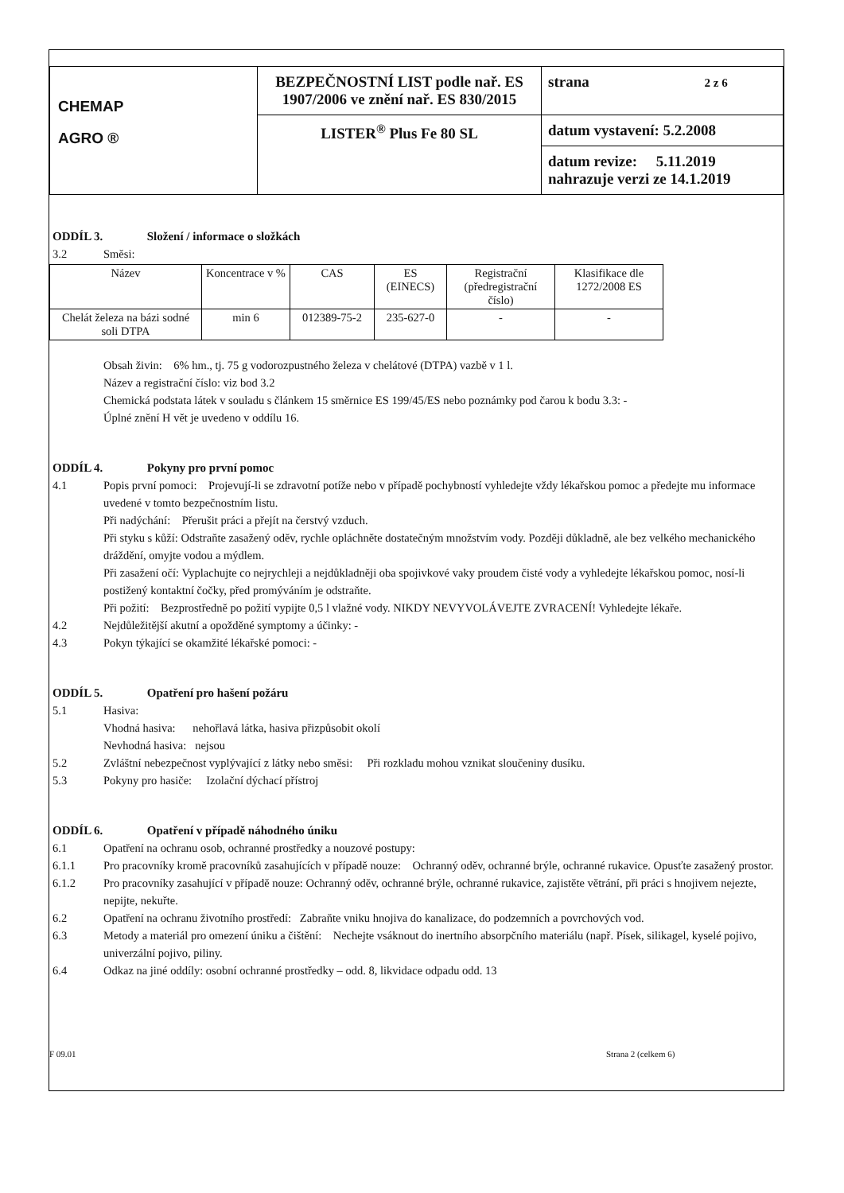| CHEMAP AGRO ® | BEZPEČNOSTNÍ LIST podle nař. ES 1907/2006 ve znění nař. ES 830/2015 | strana 2 z 6 |
| | LISTER<sup>®</sup> Plus Fe 80 SL | datum vystavení: 5.2.2008 |
| | | datum revize: 5.11.2019 nahrazuje verzi ze 14.1.2019 |
ODDÍL 3. Složení / informace o složkách
3.2 Směsi:
| Název | Koncentrace v % | CAS | ES (EINECS) | Registrační (předregistrační číslo) | Klasifikace dle 1272/2008 ES |
| --- | --- | --- | --- | --- | --- |
| Chelát železa na bázi sodné soli DTPA | min 6 | 012389-75-2 | 235-627-0 | - | - |
Obsah živin: 6% hm., tj. 75 g vodorozpustného železa v chelátové (DTPA) vazbě v 1 l.
Název a registrační číslo: viz bod 3.2
Chemická podstata látek v souladu s článkem 15 směrnice ES 199/45/ES nebo poznámky pod čarou k bodu 3.3: -
Úplné znění H vět je uvedeno v oddílu 16.
ODDÍL 4. Pokyny pro první pomoc
4.1 Popis první pomoci: Projevují-li se zdravotní potíže nebo v případě pochybností vyhledejte vždy lékařskou pomoc a předejte mu informace uvedené v tomto bezpečnostním listu.
Při nadýchání: Přerušit práci a přejít na čerstvý vzduch.
Při styku s kůží: Odstraňte zasažený oděv, rychle opláchněte dostatečným množstvím vody. Později důkladně, ale bez velkého mechanického dráždění, omyjte vodou a mýdlem.
Při zasažení očí: Vyplachujte co nejrychleji a nejdůkladněji oba spojivkové vaky proudem čisté vody a vyhledejte lékařskou pomoc, nosí-li postižený kontaktní čočky, před promýváním je odstraňte.
Při požití: Bezprostředně po požití vypijte 0,5 l vlažné vody. NIKDY NEVYVOLÁVEJTE ZVRACENÍ! Vyhledejte lékaře.
4.2 Nejdůležitější akutní a opožděné symptomy a účinky: -
4.3 Pokyn týkající se okamžité lékařské pomoci: -
ODDÍL 5. Opatření pro hašení požáru
5.1 Hasiva:
Vhodná hasiva: nehořlavá látka, hasiva přizpůsobit okolí
Nevhodná hasiva: nejsou
5.2 Zvláštní nebezpečnost vyplývající z látky nebo směsi: Při rozkladu mohou vznikat sloučeniny dusíku.
5.3 Pokyny pro hasiče: Izolační dýchací přístroj
ODDÍL 6. Opatření v případě náhodného úniku
6.1 Opatření na ochranu osob, ochranné prostředky a nouzové postupy:
6.1.1 Pro pracovníky kromě pracovníků zasahujících v případě nouze: Ochranný oděv, ochranné brýle, ochranné rukavice. Opusťte zasažený prostor.
6.1.2 Pro pracovníky zasahující v případě nouze: Ochranný oděv, ochranné brýle, ochranné rukavice, zajistěte větrání, při práci s hnojivem nejezte, nepijte, nekuřte.
6.2 Opatření na ochranu životního prostředí: Zabraňte vniku hnojiva do kanalizace, do podzemních a povrchových vod.
6.3 Metody a materiál pro omezení úniku a čištění: Nechejte vsáknout do inertního absorpčního materiálu (např. Písek, silikagel, kyselé pojivo, univerzální pojivo, piliny.
6.4 Odkaz na jiné oddíly: osobní ochranné prostředky – odd. 8, likvidace odpadu odd. 13
F 09.01 Strana 2 (celkem 6)